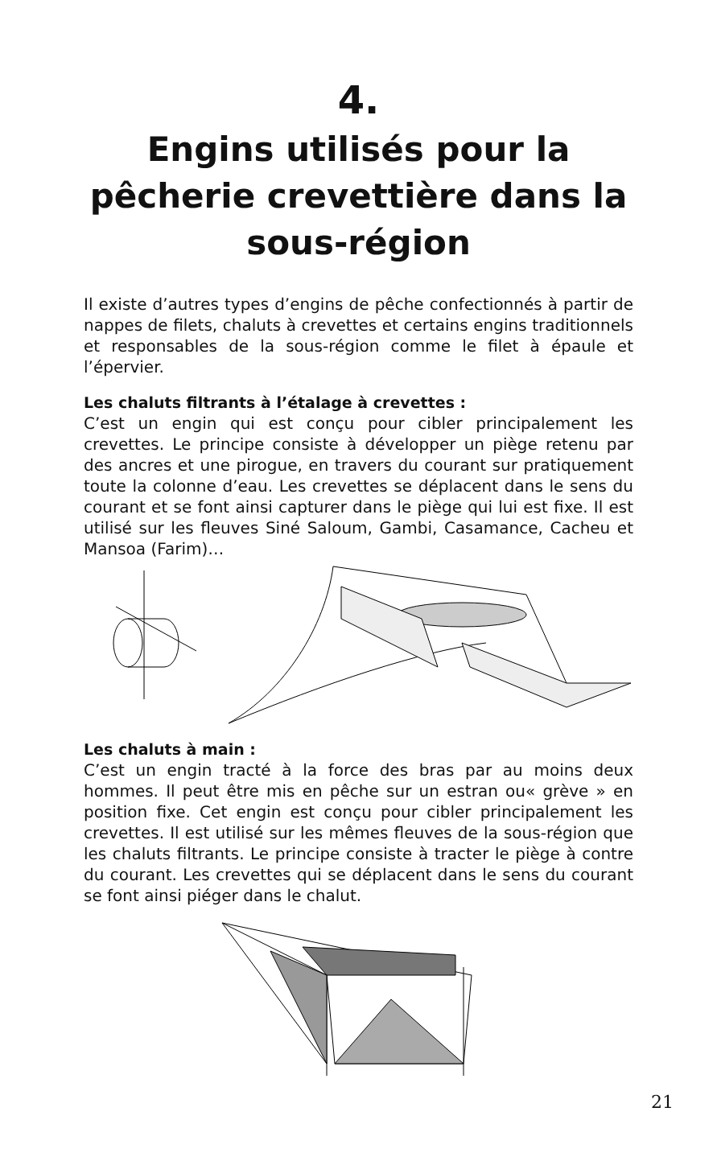4.
Engins utilisés pour la pêcherie crevettière dans la sous-région
Il existe d’autres types d’engins de pêche confectionnés à partir de nappes de filets, chaluts à crevettes et certains engins traditionnels et responsables de la sous-région comme le filet à épaule et l’épervier.
Les chaluts filtrants à l’étalage à crevettes :
C’est un engin qui est conçu pour cibler principalement les crevettes. Le principe consiste à développer un piège retenu par des ancres et une pirogue, en travers du courant sur pratiquement toute la colonne d’eau. Les crevettes se déplacent dans le sens du courant et se font ainsi capturer dans le piège qui lui est fixe. Il est utilisé sur les fleuves Siné Saloum, Gambi, Casamance, Cacheu et Mansoa (Farim)…
Les chaluts à main :
C’est un engin tracté à la force des bras par au moins deux hommes. Il peut être mis en pêche sur un estran ou« grève » en position fixe. Cet engin est conçu pour cibler principalement les crevettes. Il est utilisé sur les mêmes fleuves de la sous-région que les chaluts filtrants. Le principe consiste à tracter le piège à contre du courant. Les crevettes qui se déplacent dans le sens du courant se font ainsi piéger dans le chalut.
21